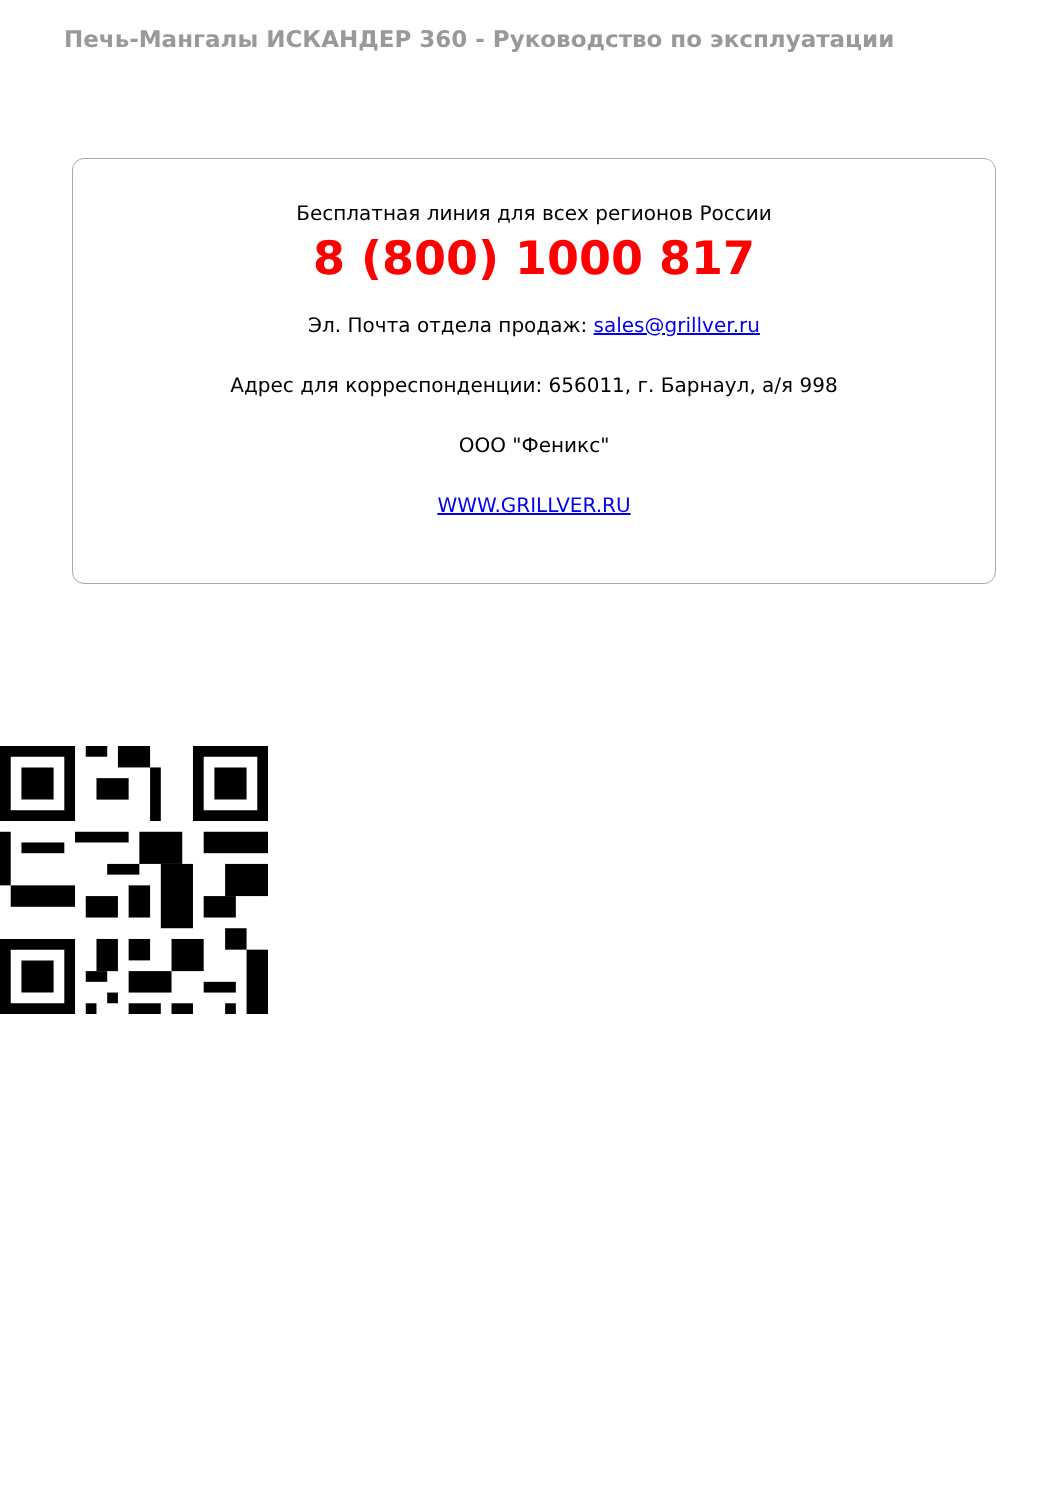Печь-Мангалы ИСКАНДЕР 360 - Руководство по эксплуатации
Бесплатная линия для всех регионов России
8 (800) 1000 817
Эл. Почта отдела продаж: sales@grillver.ru
Адрес для корреспонденции: 656011, г. Барнаул, а/я 998
ООО "Феникс"
WWW.GRILLVER.RU